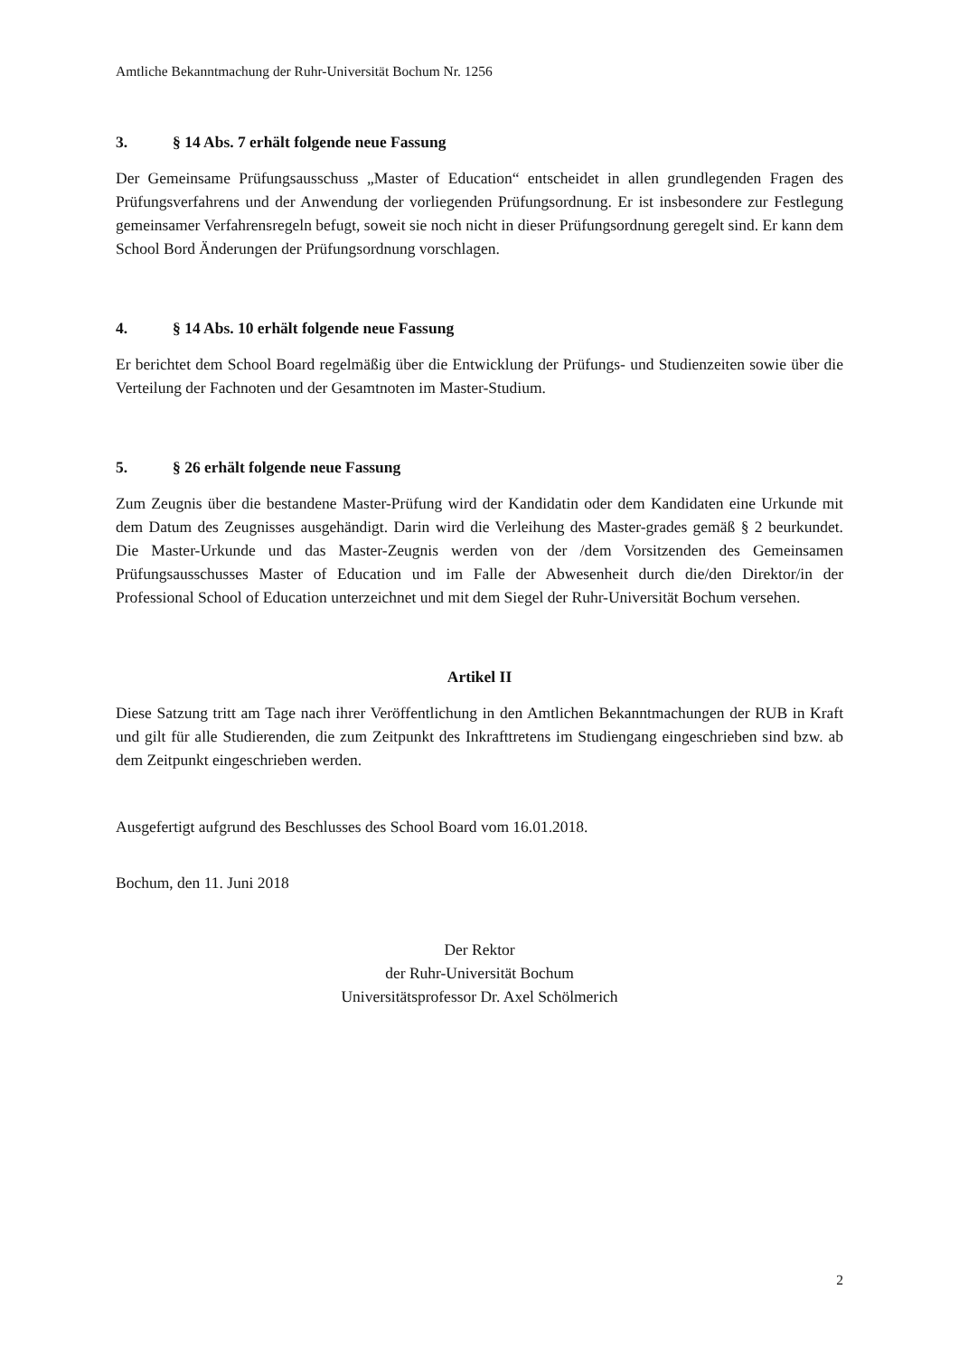Amtliche Bekanntmachung der Ruhr-Universität Bochum Nr. 1256
3. § 14 Abs. 7 erhält folgende neue Fassung
Der Gemeinsame Prüfungsausschuss „Master of Education“ entscheidet in allen grundlegenden Fragen des Prüfungsverfahrens und der Anwendung der vorliegenden Prüfungsordnung. Er ist insbesondere zur Festlegung gemeinsamer Verfahrensregeln befugt, soweit sie noch nicht in dieser Prüfungsordnung geregelt sind. Er kann dem School Bord Änderungen der Prüfungsordnung vorschlagen.
4. § 14 Abs. 10 erhält folgende neue Fassung
Er berichtet dem School Board regelmäßig über die Entwicklung der Prüfungs- und Studienzeiten sowie über die Verteilung der Fachnoten und der Gesamtnoten im Master-Studium.
5. § 26 erhält folgende neue Fassung
Zum Zeugnis über die bestandene Master-Prüfung wird der Kandidatin oder dem Kandidaten eine Urkunde mit dem Datum des Zeugnisses ausgehändigt. Darin wird die Verleihung des Master-grades gemäß § 2 beurkundet. Die Master-Urkunde und das Master-Zeugnis werden von der /dem Vorsitzenden des Gemeinsamen Prüfungsausschusses Master of Education und im Falle der Abwesenheit durch die/den Direktor/in der Professional School of Education unterzeichnet und mit dem Siegel der Ruhr-Universität Bochum versehen.
Artikel II
Diese Satzung tritt am Tage nach ihrer Veröffentlichung in den Amtlichen Bekanntmachungen der RUB in Kraft und gilt für alle Studierenden, die zum Zeitpunkt des Inkrafttretens im Studiengang eingeschrieben sind bzw. ab dem Zeitpunkt eingeschrieben werden.
Ausgefertigt aufgrund des Beschlusses des School Board vom 16.01.2018.
Bochum, den 11. Juni 2018
Der Rektor
der Ruhr-Universität Bochum
Universitätsprofessor Dr. Axel Schölmerich
2